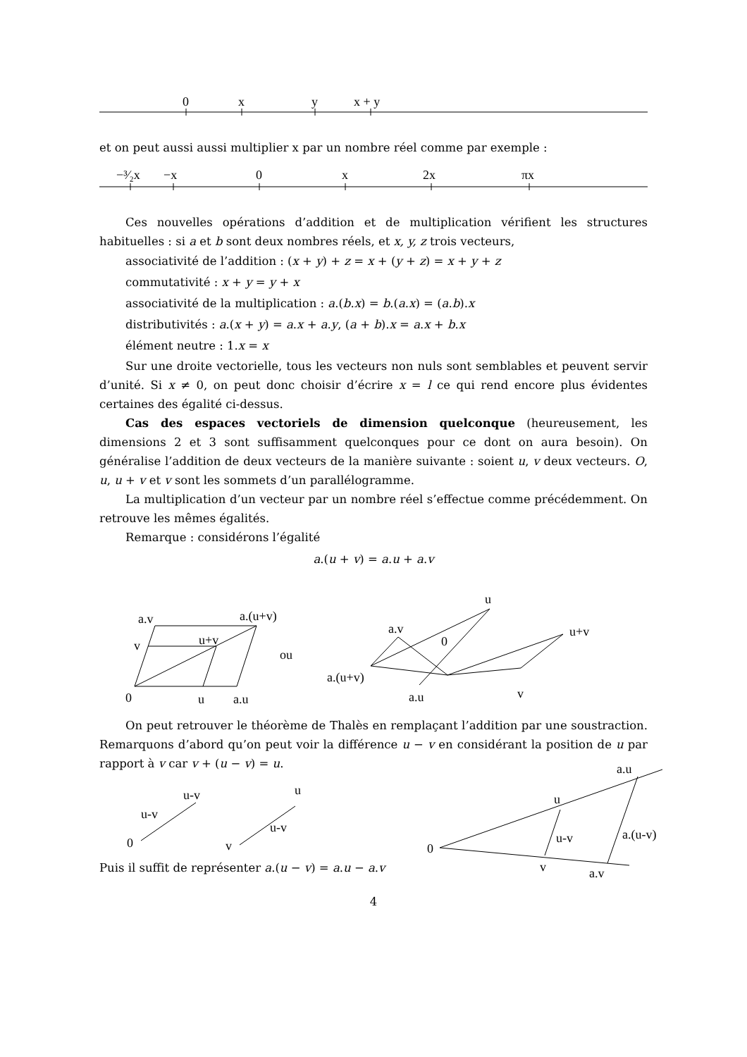0
x
y
x + y
−³⁄₂x
−x
0
x
2x
πx
a.v
a.(u+v)
v
u+v
0
u
a.u
ou
u
a.v
0
u+v
a.(u+v)
a.u
v
u-v
u-v
0
u
u-v
v
a.u
u
u-v
a.(u-v)
0
v
a.v
et on peut aussi aussi multiplier x par un nombre réel comme par exemple :
Ces nouvelles opérations d’addition et de multiplication vérifient les structures habituelles : si a et b sont deux nombres réels, et x, y, z trois vecteurs,
associativité de l’addition : (x + y) + z = x + (y + z) = x + y + z
commutativité : x + y = y + x
associativité de la multiplication : a.(b.x) = b.(a.x) = (a.b).x
distributivités : a.(x + y) = a.x + a.y, (a + b).x = a.x + b.x
élément neutre : 1.x = x
Sur une droite vectorielle, tous les vecteurs non nuls sont semblables et peuvent servir d’unité. Si x ≠ 0, on peut donc choisir d’écrire x = l ce qui rend encore plus évidentes certaines des égalité ci-dessus.
Cas des espaces vectoriels de dimension quelconque (heureusement, les dimensions 2 et 3 sont suffisamment quelconques pour ce dont on aura besoin). On généralise l’addition de deux vecteurs de la manière suivante : soient u, v deux vecteurs. O, u, u + v et v sont les sommets d’un parallélogramme.
La multiplication d’un vecteur par un nombre réel s’effectue comme précédemment. On retrouve les mêmes égalités.
Remarque : considérons l’égalité
a.(u + v) = a.u + a.v
On peut retrouver le théorème de Thalès en remplaçant l’addition par une soustraction. Remarquons d’abord qu’on peut voir la différence u − v en considérant la position de u par rapport à v car v + (u − v) = u.
Puis il suffit de représenter a.(u − v) = a.u − a.v
4